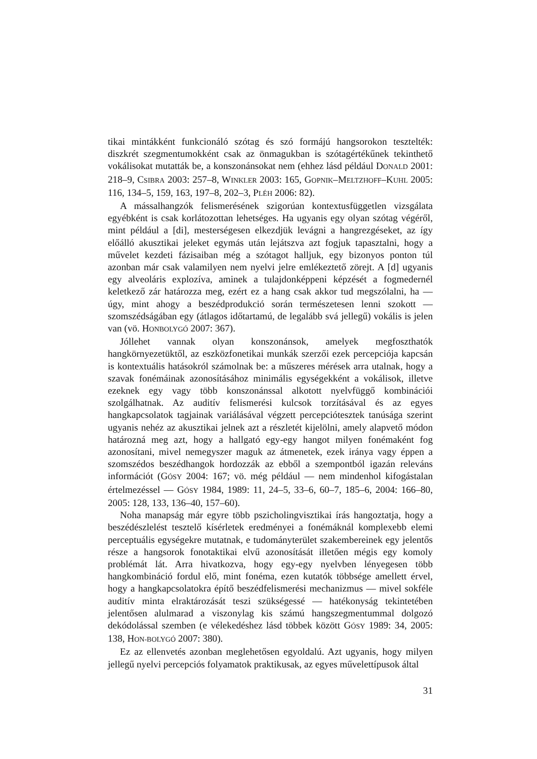tikai mintákként funkcionáló szótag és szó formájú hangsorokon tesztelték: diszkrét szegmentumokként csak az önmagukban is szótagértékűnek tekinthető vokálisokat mutatták be, a konszonánsokat nem (ehhez lásd például DONALD 2001: 218–9, CSIBRA 2003: 257–8, WINKLER 2003: 165, GOPNIK–MELTZHOFF–KUHL 2005: 116, 134–5, 159, 163, 197–8, 202–3, PLÉH 2006: 82).
A mássalhangzók felismerésének szigorúan kontextusfüggetlen vizsgálata egyébként is csak korlátozottan lehetséges. Ha ugyanis egy olyan szótag végéről, mint például a [di], mesterségesen elkezdjük levágni a hangrezgéseket, az így előálló akusztikai jeleket egymás után lejátszva azt fogjuk tapasztalni, hogy a művelet kezdeti fázisaiban még a szótagot halljuk, egy bizonyos ponton túl azonban már csak valamilyen nem nyelvi jelre emlékeztető zörejt. A [d] ugyanis egy alveoláris explozíva, aminek a tulajdonképpeni képzését a fogmedernél keletkező zár határozza meg, ezért ez a hang csak akkor tud megszólalni, ha — úgy, mint ahogy a beszédprodukció során természetesen lenni szokott — szomszédságában egy (átlagos időtartamú, de legalább svá jellegű) vokális is jelen van (vö. HONBOLYGÓ 2007: 367).
Jóllehet vannak olyan konszonánsok, amelyek megfoszthatók hangkörnyezetüktől, az eszközfonetikai munkák szerzői ezek percepciója kapcsán is kontextuális hatásokról számolnak be: a műszeres mérések arra utalnak, hogy a szavak fonémáinak azonosításához minimális egységekként a vokálisok, illetve ezeknek egy vagy több konszonánssal alkotott nyelvfüggő kombinációi szolgálhatnak. Az auditív felismerési kulcsok torzításával és az egyes hangkapcsolatok tagjainak variálásával végzett percepciótesztek tanúsága szerint ugyanis nehéz az akusztikai jelnek azt a részletét kijelölni, amely alapvető módon határozná meg azt, hogy a hallgató egy-egy hangot milyen fonémaként fog azonosítani, mivel nemegyszer maguk az átmenetek, ezek iránya vagy éppen a szomszédos beszédhangok hordozzák az ebből a szempontból igazán releváns információt (GÓSY 2004: 167; vö. még például — nem mindenhol kifogástalan értelmezéssel — GÓSY 1984, 1989: 11, 24–5, 33–6, 60–7, 185–6, 2004: 166–80, 2005: 128, 133, 136–40, 157–60).
Noha manapság már egyre több pszicholingvisztikai írás hangoztatja, hogy a beszédészlelést tesztelő kísérletek eredményei a fonémáknál komplexebb elemi perceptuális egységekre mutatnak, e tudományterület szakembereinek egy jelentős része a hangsorok fonotaktikai elvű azonosítását illetően mégis egy komoly problémát lát. Arra hivatkozva, hogy egy-egy nyelvben lényegesen több hangkombináció fordul elő, mint fonéma, ezen kutatók többsége amellett érvel, hogy a hangkapcsolatokra építő beszédfelismerési mechanizmus — mivel sokféle auditív minta elraktározását teszi szükségessé — hatékonyság tekintetében jelentősen alulmarad a viszonylag kis számú hangszegmentummal dolgozó dekódolással szemben (e vélekedéshez lásd többek között GÓSY 1989: 34, 2005: 138, HON-BOLYGÓ 2007: 380).
Ez az ellenvetés azonban meglehetősen egyoldalú. Azt ugyanis, hogy milyen jellegű nyelvi percepciós folyamatok praktikusak, az egyes művelettípusok által
31